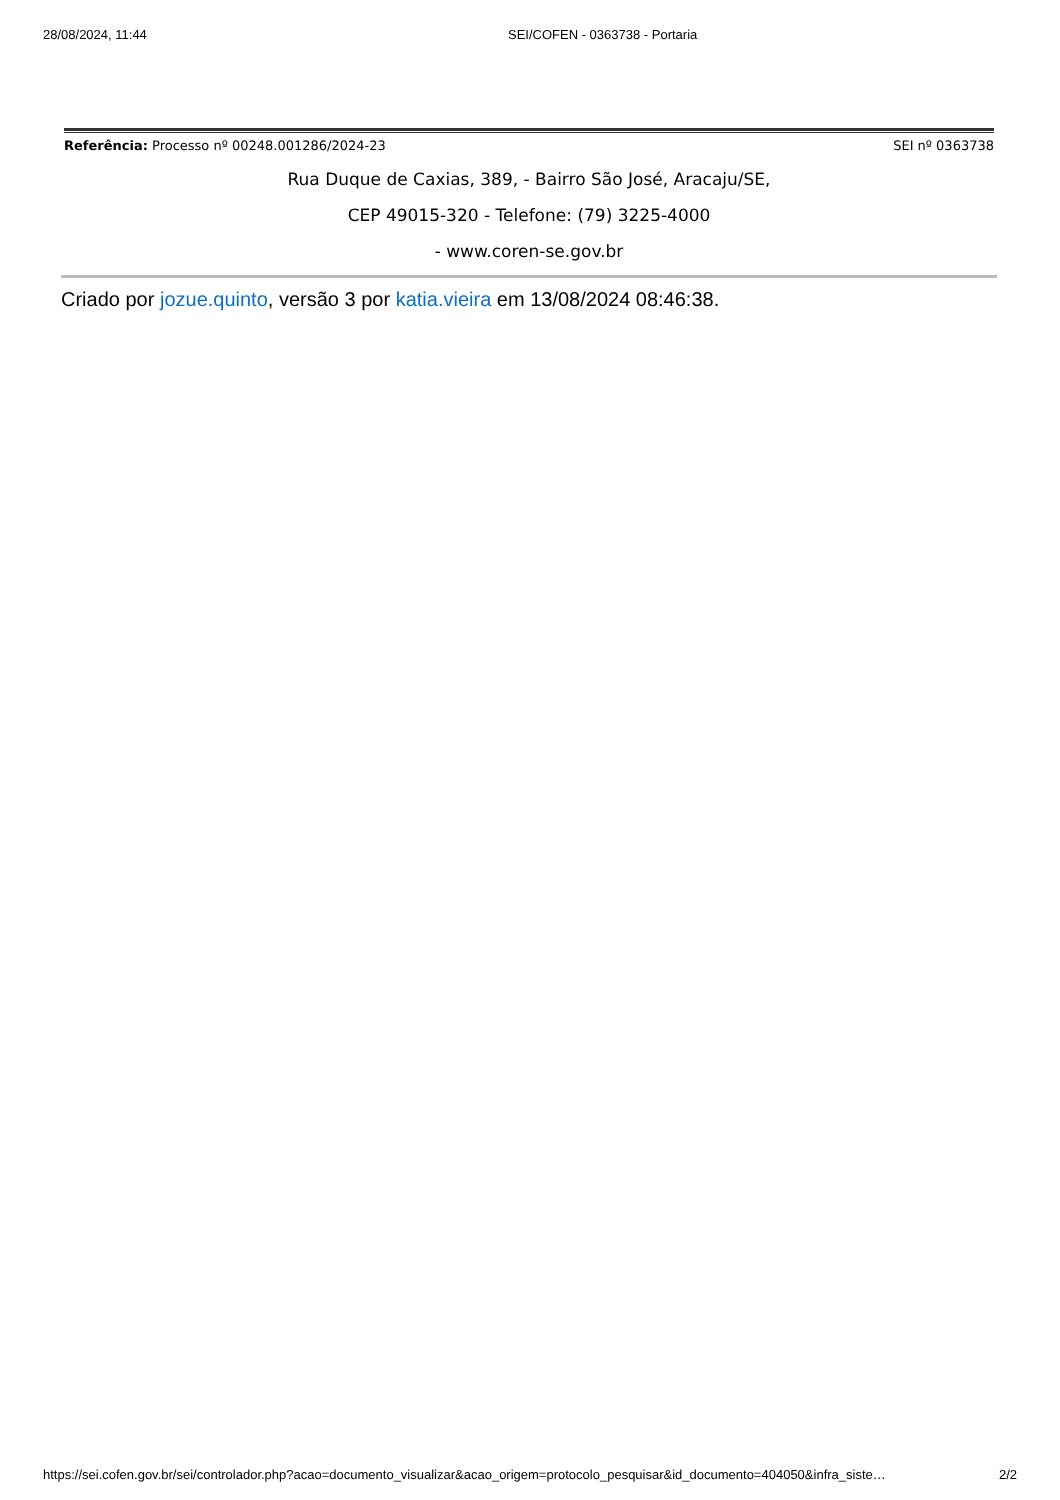28/08/2024, 11:44 SEI/COFEN - 0363738 - Portaria
Referência: Processo nº 00248.001286/2024-23 SEI nº 0363738
Rua Duque de Caxias, 389, - Bairro São José, Aracaju/SE,
CEP 49015-320 - Telefone: (79) 3225-4000
- www.coren-se.gov.br
Criado por jozue.quinto, versão 3 por katia.vieira em 13/08/2024 08:46:38.
https://sei.cofen.gov.br/sei/controlador.php?acao=documento_visualizar&acao_origem=protocolo_pesquisar&id_documento=404050&infra_siste… 2/2